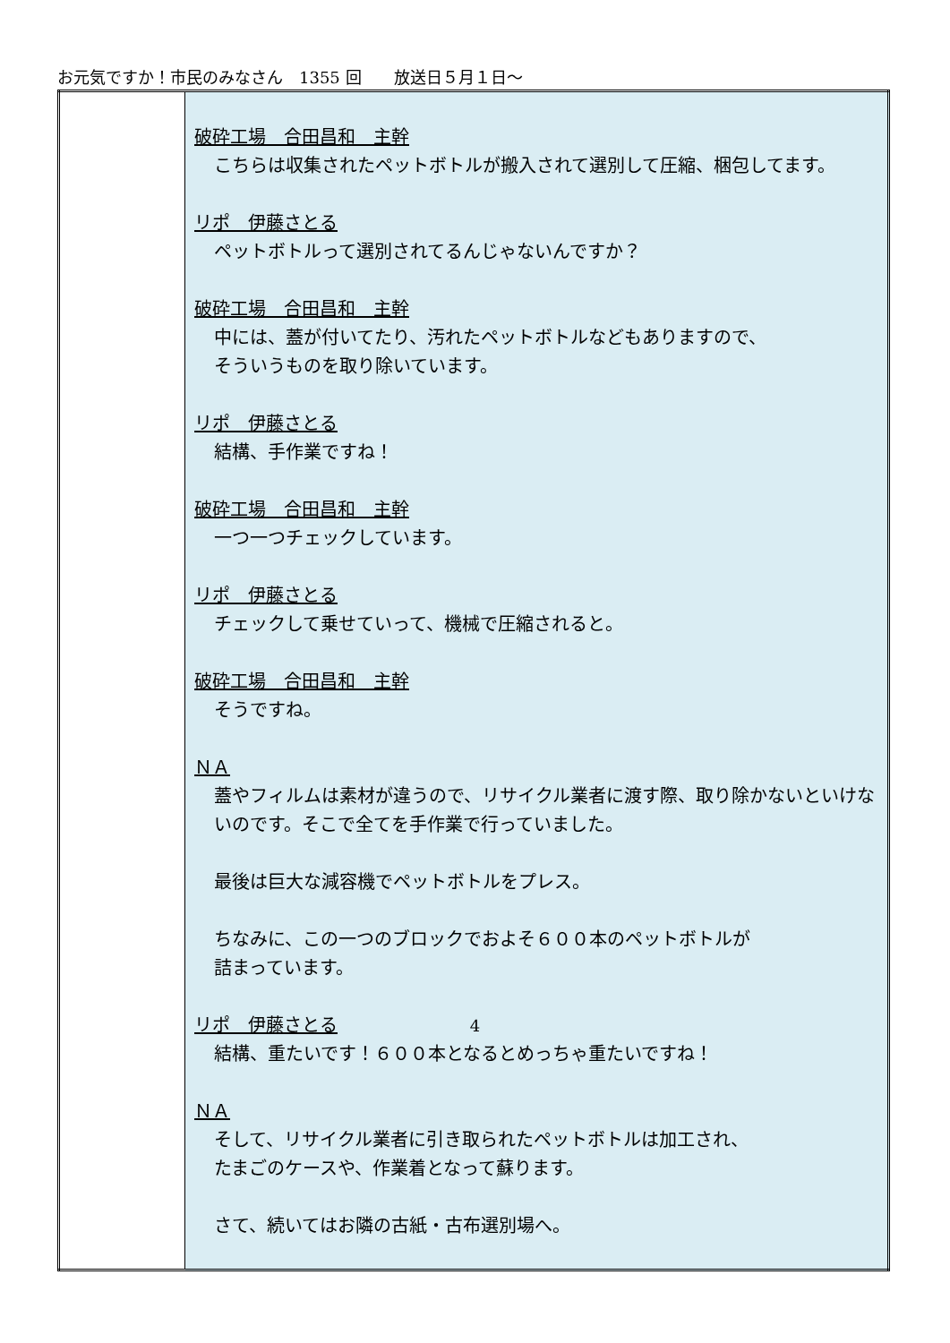お元気ですか！市民のみなさん　1355 回　　放送日５月１日～
| | 破砕工場 合田昌和 主幹 こちらは収集されたペットボトルが搬入されて選別して圧縮、梱包してます。 リポ 伊藤さとる ペットボトルって選別されてるんじゃないんですか？ 破砕工場 合田昌和 主幹 中には、蓋が付いてたり、汚れたペットボトルなどもありますので、 そういうものを取り除いています。 リポ 伊藤さとる 結構、手作業ですね！ 破砕工場 合田昌和 主幹 一つ一つチェックしています。 リポ 伊藤さとる チェックして乗せていって、機械で圧縮されると。 破砕工場 合田昌和 主幹 そうですね。 ＮＡ 蓋やフィルムは素材が違うので、リサイクル業者に渡す際、取り除かないといけないのです。そこで全てを手作業で行っていました。 最後は巨大な減容機でペットボトルをプレス。 ちなみに、この一つのブロックでおよそ６００本のペットボトルが 詰まっています。 リポ 伊藤さとる 結構、重たいです！６００本となるとめっちゃ重たいですね！ ＮＡ そして、リサイクル業者に引き取られたペットボトルは加工され、 たまごのケースや、作業着となって蘇ります。 さて、続いてはお隣の古紙・古布選別場へ。 |
4